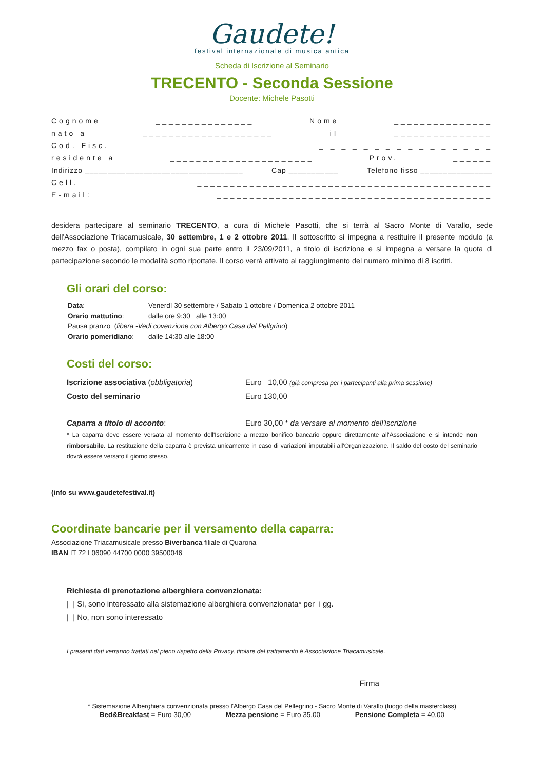Gaudete!
festival internazionale di musica antica
Scheda di Iscrizione al Seminario
TRECENTO - Seconda Sessione
Docente: Michele Pasotti
Cognome _______________ Nome _______________
nato a ____________________ il _______________
Cod. Fisc. _ _ _ _ _ _ _ _ _ _ _ _ _ _ _ _
residente a ______________________ Prov. ______
Indirizzo ___________________________________ Cap ___________ Telefono fisso ________________
Cell. _____________________________________________
E-mail: __________________________________________
desidera partecipare al seminario TRECENTO, a cura di Michele Pasotti, che si terrà al Sacro Monte di Varallo, sede dell'Associazione Triacamusicale, 30 settembre, 1 e 2 ottobre 2011. Il sottoscritto si impegna a restituire il presente modulo (a mezzo fax o posta), compilato in ogni sua parte entro il 23/09/2011, a titolo di iscrizione e si impegna a versare la quota di partecipazione secondo le modalità sotto riportate. Il corso verrà attivato al raggiungimento del numero minimo di 8 iscritti.
Gli orari del corso:
Data: Venerdì 30 settembre / Sabato 1 ottobre / Domenica 2 ottobre 2011
Orario mattutino: dalle ore 9:30 alle 13:00
Pausa pranzo (libera -Vedi covenzione con Albergo Casa del Pellgrino)
Orario pomeridiano: dalle 14:30 alle 18:00
Costi del corso:
Iscrizione associativa (obbligatoria) Euro 10,00 (già compresa per i partecipanti alla prima sessione)
Costo del seminario Euro 130,00
Caparra a titolo di acconto: Euro 30,00 * da versare al momento dell'iscrizione
* La caparra deve essere versata al momento dell'Iscrizione a mezzo bonifico bancario oppure direttamente all'Associazione e si intende non rimborsabile. La restituzione della caparra è prevista unicamente in caso di variazioni imputabili all'Organizzazione. Il saldo del costo del seminario dovrà essere versato il giorno stesso.
(info su www.gaudetefestival.it)
Coordinate bancarie per il versamento della caparra:
Associazione Triacamusicale presso Biverbanca filiale di Quarona
IBAN IT 72 I 06090 44700 0000 39500046
Richiesta di prenotazione alberghiera convenzionata:
|_| Si, sono interessato alla sistemazione alberghiera convenzionata* per i gg. ________________________
|_| No, non sono interessato
I presenti dati verranno trattati nel pieno rispetto della Privacy, titolare del trattamento è Associazione Triacamusicale.
Firma __________________________
* Sistemazione Alberghiera convenzionata presso l'Albergo Casa del Pellegrino - Sacro Monte di Varallo (luogo della masterclass)
Bed&Breakfast = Euro 30,00 Mezza pensione = Euro 35,00 Pensione Completa = 40,00